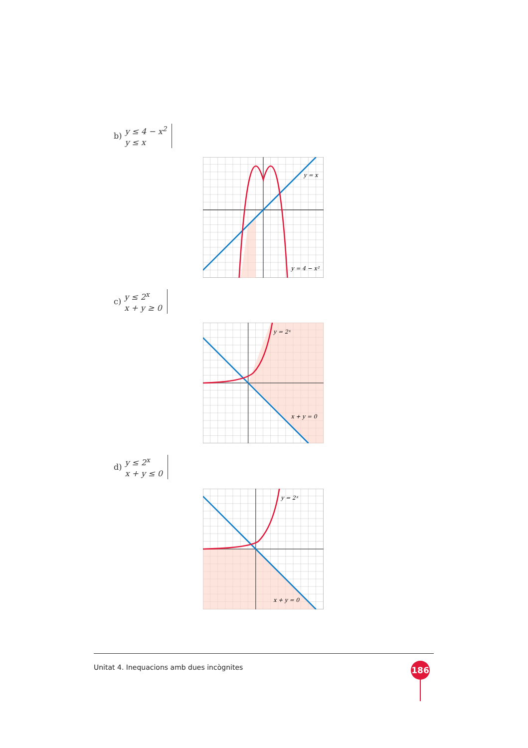b)
y ≤ 4 − x<sup>2</sup>
y ≤ x
y = x
y = 4 − x²
c)
y ≤ 2<sup>x</sup>
x + y ≥ 0
y = 2ˣ
x + y = 0
d)
y ≤ 2<sup>x</sup>
x + y ≤ 0
y = 2ˣ
x + y = 0
Unitat 4. Inequacions amb dues incògnites
186